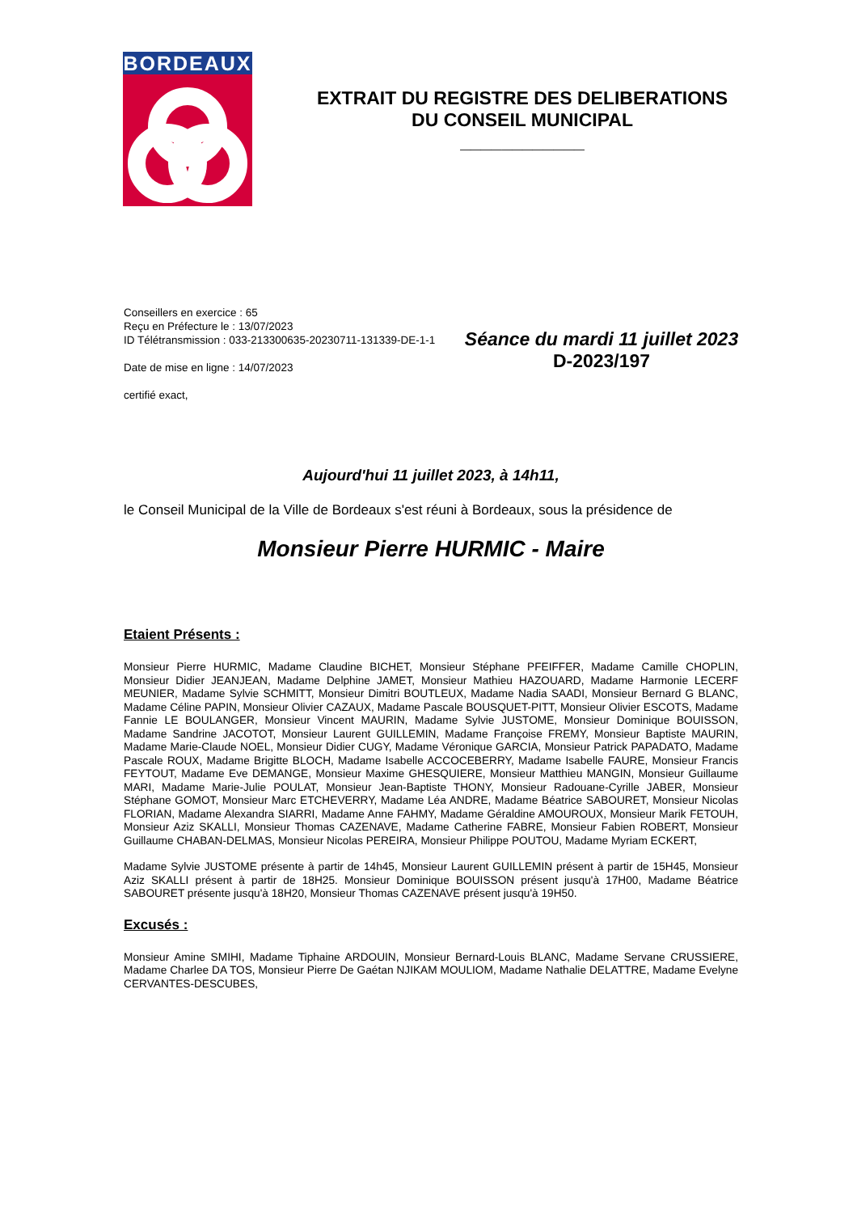BORDEAUX
EXTRAIT DU REGISTRE DES DELIBERATIONS
DU CONSEIL MUNICIPAL
____________
Conseillers en exercice : 65
Reçu en Préfecture le : 13/07/2023
ID Télétransmission : 033-213300635-20230711-131339-DE-1-1
Date de mise en ligne : 14/07/2023
certifié exact,
Séance du mardi 11 juillet 2023
D-2023/197
Aujourd'hui 11 juillet 2023, à 14h11,
le Conseil Municipal de la Ville de Bordeaux s'est réuni à Bordeaux, sous la présidence de
Monsieur Pierre HURMIC - Maire
Etaient Présents :
Monsieur Pierre HURMIC, Madame Claudine BICHET, Monsieur Stéphane PFEIFFER, Madame Camille CHOPLIN, Monsieur Didier JEANJEAN, Madame Delphine JAMET, Monsieur Mathieu HAZOUARD, Madame Harmonie LECERF MEUNIER, Madame Sylvie SCHMITT, Monsieur Dimitri BOUTLEUX, Madame Nadia SAADI, Monsieur Bernard G BLANC, Madame Céline PAPIN, Monsieur Olivier CAZAUX, Madame Pascale BOUSQUET-PITT, Monsieur Olivier ESCOTS, Madame Fannie LE BOULANGER, Monsieur Vincent MAURIN, Madame Sylvie JUSTOME, Monsieur Dominique BOUISSON, Madame Sandrine JACOTOT, Monsieur Laurent GUILLEMIN, Madame Françoise FREMY, Monsieur Baptiste MAURIN, Madame Marie-Claude NOEL, Monsieur Didier CUGY, Madame Véronique GARCIA, Monsieur Patrick PAPADATO, Madame Pascale ROUX, Madame Brigitte BLOCH, Madame Isabelle ACCOCEBERRY, Madame Isabelle FAURE, Monsieur Francis FEYTOUT, Madame Eve DEMANGE, Monsieur Maxime GHESQUIERE, Monsieur Matthieu MANGIN, Monsieur Guillaume MARI, Madame Marie-Julie POULAT, Monsieur Jean-Baptiste THONY, Monsieur Radouane-Cyrille JABER, Monsieur Stéphane GOMOT, Monsieur Marc ETCHEVERRY, Madame Léa ANDRE, Madame Béatrice SABOURET, Monsieur Nicolas FLORIAN, Madame Alexandra SIARRI, Madame Anne FAHMY, Madame Géraldine AMOUROUX, Monsieur Marik FETOUH, Monsieur Aziz SKALLI, Monsieur Thomas CAZENAVE, Madame Catherine FABRE, Monsieur Fabien ROBERT, Monsieur Guillaume CHABAN-DELMAS, Monsieur Nicolas PEREIRA, Monsieur Philippe POUTOU, Madame Myriam ECKERT,
Madame Sylvie JUSTOME présente à partir de 14h45, Monsieur Laurent GUILLEMIN présent à partir de 15H45, Monsieur Aziz SKALLI présent à partir de 18H25. Monsieur Dominique BOUISSON présent jusqu'à 17H00, Madame Béatrice SABOURET présente jusqu'à 18H20, Monsieur Thomas CAZENAVE présent jusqu'à 19H50.
Excusés :
Monsieur Amine SMIHI, Madame Tiphaine ARDOUIN, Monsieur Bernard-Louis BLANC, Madame Servane CRUSSIERE, Madame Charlee DA TOS, Monsieur Pierre De Gaétan NJIKAM MOULIOM, Madame Nathalie DELATTRE, Madame Evelyne CERVANTES-DESCUBES,